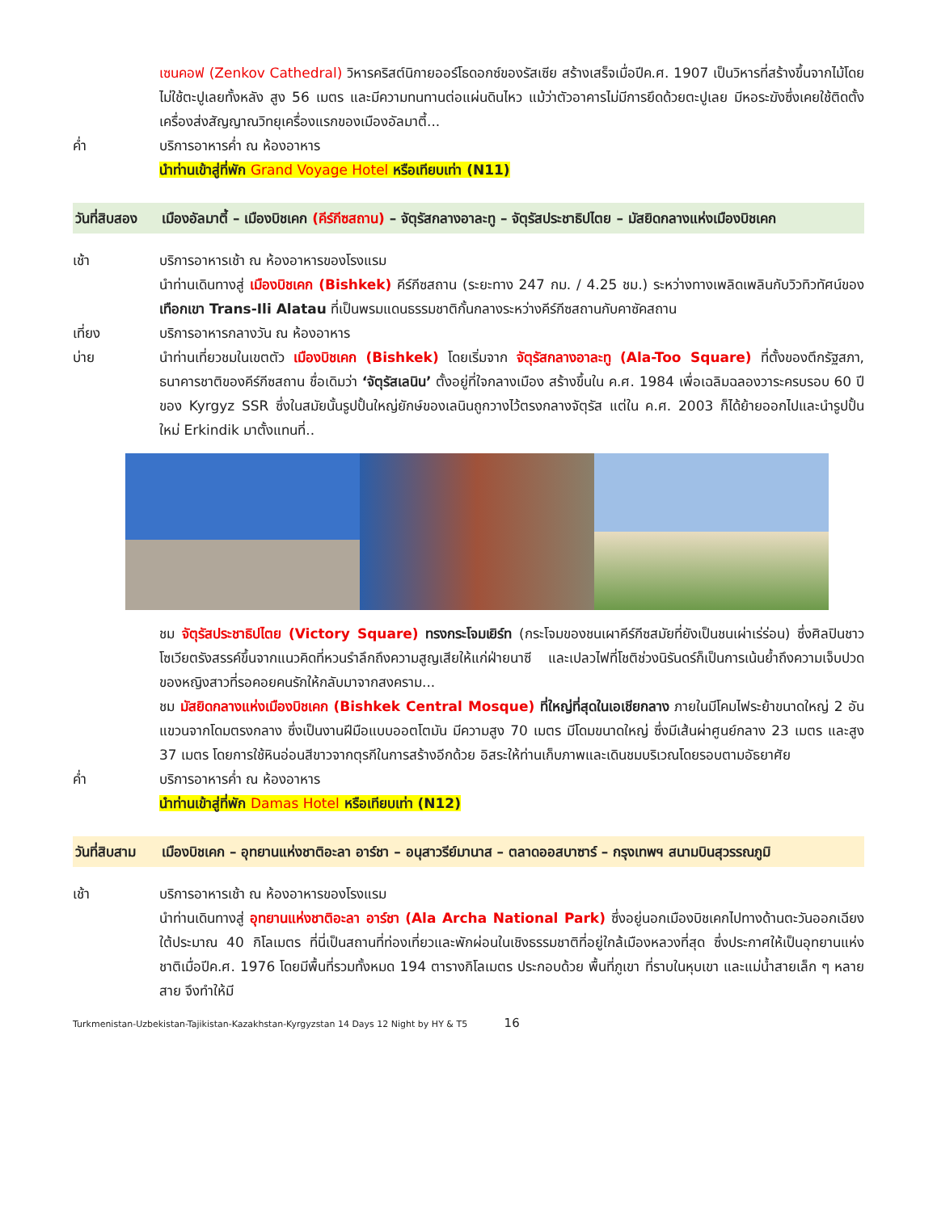เซนคอฟ (Zenkov Cathedral) วิหารคริสต์นิกายออร์โธดอกซ์ของรัสเซีย สร้างเสร็จเมื่อปีค.ศ. 1907 เป็นวิหารที่สร้างขึ้นจากไม้โดยไม่ใช้ตะปูเลยทั้งหลัง สูง 56 เมตร และมีความทนทานต่อแผ่นดินไหว แม้ว่าตัวอาคารไม่มีการยึดด้วยตะปูเลย มีหอระฆังซึ่งเคยใช้ติดตั้งเครื่องส่งสัญญาณวิทยุเครื่องแรกของเมืองอัลมาตี้...
ค่ำ บริการอาหารค่ำ ณ ห้องอาหาร
นำท่านเข้าสู่ที่พัก Grand Voyage Hotel หรือเทียบเท่า (N11)
วันที่สิบสอง
เมืองอัลมาตี้ – เมืองบิชเคก (คีร์กีซสถาน) – จัตุรัสกลางอาละทู – จัตุรัสประชาธิปไตย – มัสยิดกลางแห่งเมืองบิชเคก
เช้า บริการอาหารเช้า ณ ห้องอาหารของโรงแรม
นำท่านเดินทางสู่ เมืองบิชเคก (Bishkek) คีร์กีซสถาน (ระยะทาง 247 กม. / 4.25 ชม.) ระหว่างทางเพลิดเพลินกับวิวทิวทัศน์ของ เทือกเขา Trans-Ili Alatau ที่เป็นพรมแดนธรรมชาติกั้นกลางระหว่างคีร์กีซสถานกับคาซัคสถาน
เที่ยง บริการอาหารกลางวัน ณ ห้องอาหาร
บ่าย นำท่านเที่ยวชมในเขตตัว เมืองบิชเคก (Bishkek) โดยเริ่มจาก จัตุรัสกลางอาละทู (Ala-Too Square) ที่ตั้งของตึกรัฐสภา, ธนาคารชาติของคีร์กีซสถาน ชื่อเดิมว่า ‘จัตุรัสเลนิน’ ตั้งอยู่ที่ใจกลางเมือง สร้างขึ้นใน ค.ศ. 1984 เพื่อเฉลิมฉลองวาระครบรอบ 60 ปี ของ Kyrgyz SSR ซึ่งในสมัยนั้นรูปปั้นใหญ่ยักษ์ของเลนินถูกวางไว้ตรงกลางจัตุรัส แต่ใน ค.ศ. 2003 ก็ได้ย้ายออกไปและนำรูปปั้นใหม่ Erkindik มาตั้งแทนที่..
ชม จัตุรัสประชาธิปไตย (Victory Square) ทรงกระโจมเยิร์ท (กระโจมของชนเผาคีร์กีซสมัยที่ยังเป็นชนเผ่าเร่ร่อน) ซึ่งศิลปินชาวโซเวียตรังสรรค์ขึ้นจากแนวคิดที่หวนรำลึกถึงความสูญเสียให้แก่ฝ่ายนาซี และเปลวไฟที่โชติช่วงนิรันดร์ก็เป็นการเน้นย้ำถึงความเจ็บปวดของหญิงสาวที่รอคอยคนรักให้กลับมาจากสงคราม...
ชม มัสยิดกลางแห่งเมืองบิชเคก (Bishkek Central Mosque) ที่ใหญ่ที่สุดในเอเชียกลาง ภายในมีโคมไฟระย้าขนาดใหญ่ 2 อัน แขวนจากโดมตรงกลาง ซึ่งเป็นงานฝีมือแบบออตโตมัน มีความสูง 70 เมตร มีโดมขนาดใหญ่ ซึ่งมีเส้นผ่าศูนย์กลาง 23 เมตร และสูง 37 เมตร โดยการใช้หินอ่อนสีขาวจากตุรกีในการสร้างอีกด้วย อิสระให้ท่านเก็บภาพและเดินชมบริเวณโดยรอบตามอัธยาศัย
ค่ำ บริการอาหารค่ำ ณ ห้องอาหาร
นำท่านเข้าสู่ที่พัก Damas Hotel หรือเทียบเท่า (N12)
วันที่สิบสาม
เมืองบิชเคก – อุทยานแห่งชาติอะลา อาร์ชา – อนุสาวรีย์มานาส – ตลาดออสบาซาร์ – กรุงเทพฯ สนามบินสุวรรณภูมิ
เช้า บริการอาหารเช้า ณ ห้องอาหารของโรงแรม
นำท่านเดินทางสู่ อุทยานแห่งชาติอะลา อาร์ชา (Ala Archa National Park) ซึ่งอยู่นอกเมืองบิชเคกไปทางด้านตะวันออกเฉียงใต้ประมาณ 40 กิโลเมตร ที่นี่เป็นสถานที่ท่องเที่ยวและพักผ่อนในเชิงธรรมชาติที่อยู่ใกล้เมืองหลวงที่สุด ซึ่งประกาศให้เป็นอุทยานแห่งชาติเมื่อปีค.ศ. 1976 โดยมีพื้นที่รวมทั้งหมด 194 ตารางกิโลเมตร ประกอบด้วย พื้นที่ภูเขา ที่ราบในหุบเขา และแม่น้ำสายเล็ก ๆ หลายสาย จึงทำให้มี
Turkmenistan-Uzbekistan-Tajikistan-Kazakhstan-Kyrgyzstan 14 Days 12 Night by HY & T5 16